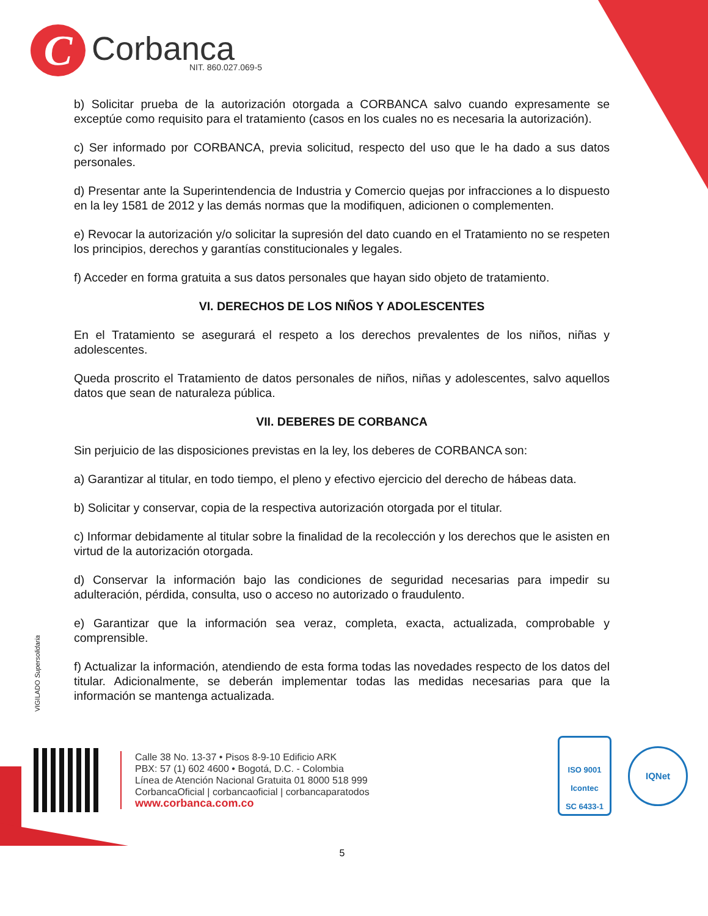C
Corbanca
NIT. 860.027.069-5
b) Solicitar prueba de la autorización otorgada a CORBANCA salvo cuando expresamente se exceptúe como requisito para el tratamiento (casos en los cuales no es necesaria la autorización).
c) Ser informado por CORBANCA, previa solicitud, respecto del uso que le ha dado a sus datos personales.
d) Presentar ante la Superintendencia de Industria y Comercio quejas por infracciones a lo dispuesto en la ley 1581 de 2012 y las demás normas que la modifiquen, adicionen o complementen.
e) Revocar la autorización y/o solicitar la supresión del dato cuando en el Tratamiento no se respeten los principios, derechos y garantías constitucionales y legales.
f) Acceder en forma gratuita a sus datos personales que hayan sido objeto de tratamiento.
VI. DERECHOS DE LOS NIÑOS Y ADOLESCENTES
En el Tratamiento se asegurará el respeto a los derechos prevalentes de los niños, niñas y adolescentes.
Queda proscrito el Tratamiento de datos personales de niños, niñas y adolescentes, salvo aquellos datos que sean de naturaleza pública.
VII. DEBERES DE CORBANCA
Sin perjuicio de las disposiciones previstas en la ley, los deberes de CORBANCA son:
a) Garantizar al titular, en todo tiempo, el pleno y efectivo ejercicio del derecho de hábeas data.
b) Solicitar y conservar, copia de la respectiva autorización otorgada por el titular.
c) Informar debidamente al titular sobre la finalidad de la recolección y los derechos que le asisten en virtud de la autorización otorgada.
d) Conservar la información bajo las condiciones de seguridad necesarias para impedir su adulteración, pérdida, consulta, uso o acceso no autorizado o fraudulento.
e) Garantizar que la información sea veraz, completa, exacta, actualizada, comprobable y comprensible.
f) Actualizar la información, atendiendo de esta forma todas las novedades respecto de los datos del titular. Adicionalmente, se deberán implementar todas las medidas necesarias para que la información se mantenga actualizada.
VIGILADO Supersolidaria
Calle 38 No. 13-37 • Pisos 8-9-10 Edificio ARK
PBX: 57 (1) 602 4600 • Bogotá, D.C. - Colombia
Línea de Atención Nacional Gratuita 01 8000 518 999
CorbancaOficial | corbancaoficial | corbancaparatodos
www.corbanca.com.co
ISO 9001
Icontec
SC 6433-1
IQNet
5